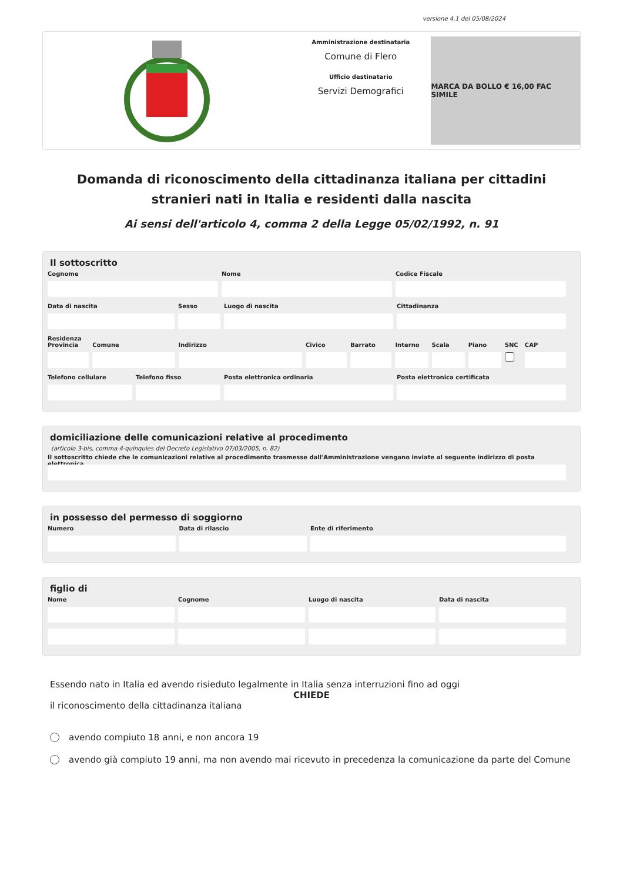versione 4.1 del 05/08/2024
Amministrazione destinataria
Comune di Flero
Ufficio destinatario
Servizi Demografici
MARCA DA BOLLO € 16,00 FAC SIMILE
Domanda di riconoscimento della cittadinanza italiana per cittadini stranieri nati in Italia e residenti dalla nascita
Ai sensi dell'articolo 4, comma 2 della Legge 05/02/1992, n. 91
Il sottoscritto
Cognome Nome Codice Fiscale
Data di nascita Sesso Luogo di nascita Cittadinanza
Residenza
Provincia Comune Indirizzo Civico Barrato Interno Scala Piano SNC CAP
Telefono cellulare Telefono fisso Posta elettronica ordinaria Posta elettronica certificata
domiciliazione delle comunicazioni relative al procedimento
(articolo 3-bis, comma 4-quinquies del Decreto Legislativo 07/03/2005, n. 82)
Il sottoscritto chiede che le comunicazioni relative al procedimento trasmesse dall'Amministrazione vengano inviate al seguente indirizzo di posta elettronica
in possesso del permesso di soggiorno
Numero Data di rilascio Ente di riferimento
figlio di
Nome Cognome Luogo di nascita Data di nascita
Essendo nato in Italia ed avendo risieduto legalmente in Italia senza interruzioni fino ad oggi
CHIEDE
il riconoscimento della cittadinanza italiana
avendo compiuto 18 anni, e non ancora 19
avendo già compiuto 19 anni, ma non avendo mai ricevuto in precedenza la comunicazione da parte del Comune